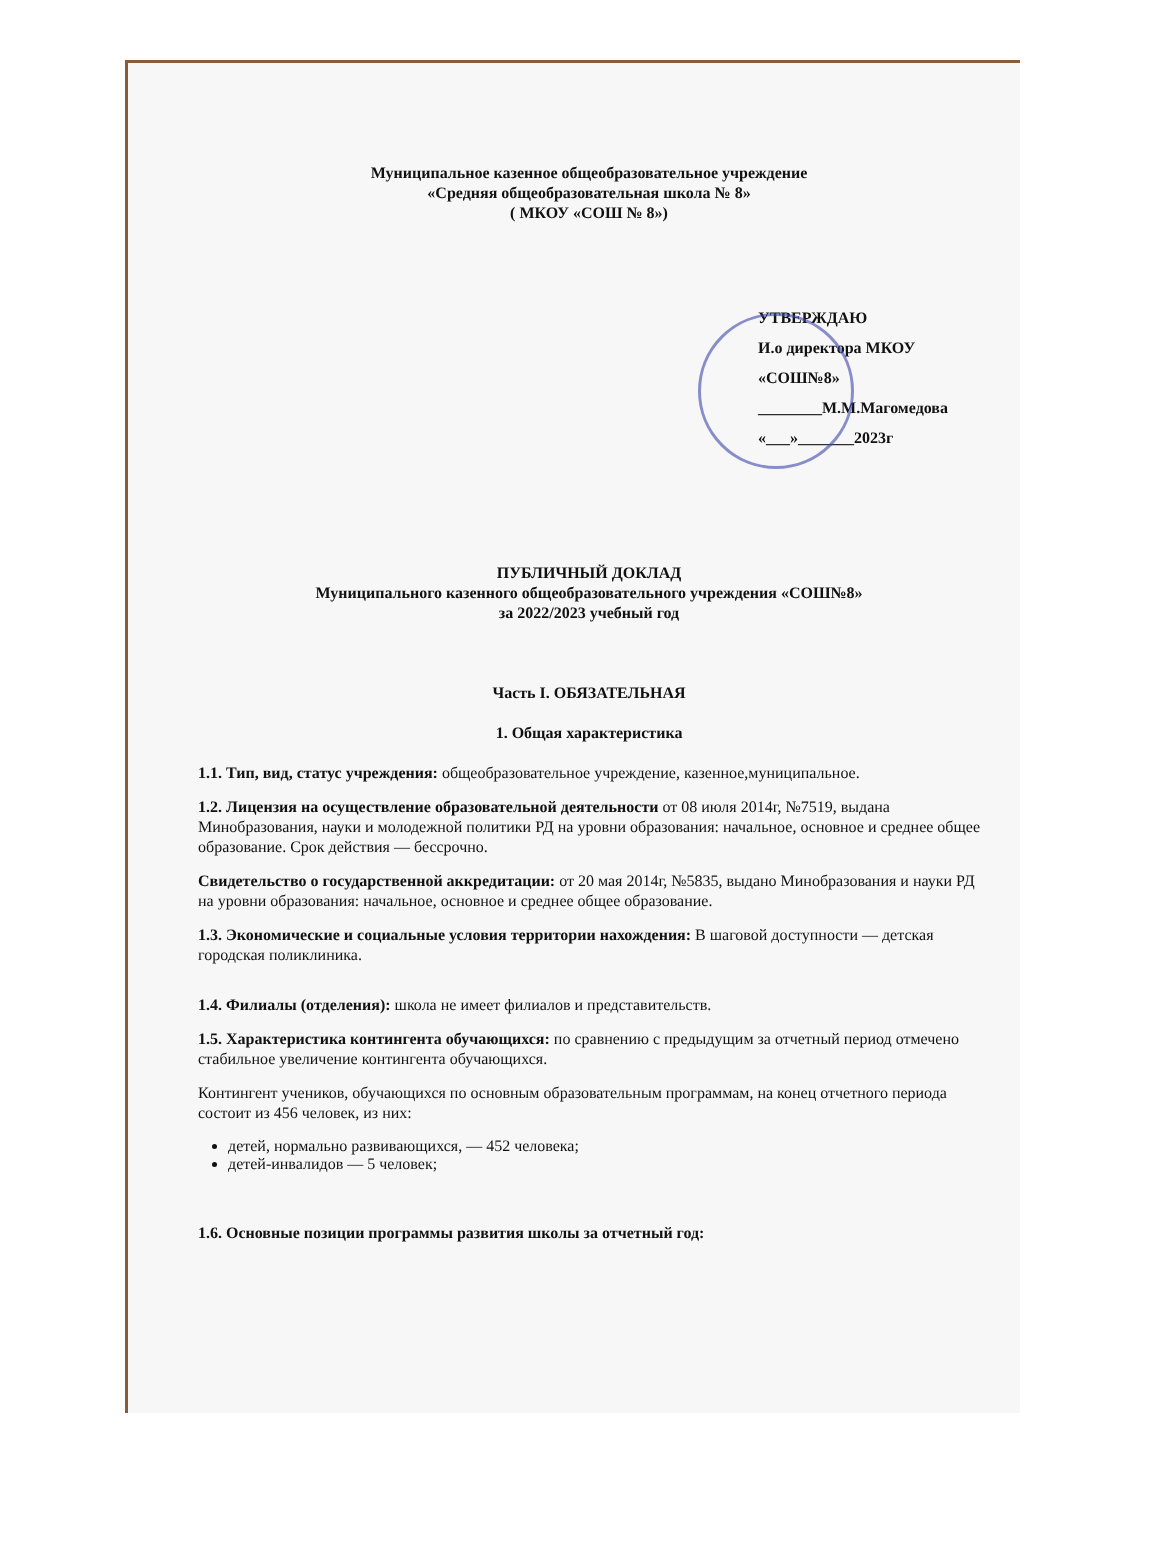Муниципальное казенное общеобразовательное учреждение
«Средняя общеобразовательная школа № 8»
( МКОУ «СОШ № 8»)
УТВЕРЖДАЮ
И.о директора МКОУ «СОШ№8»
________М.М.Магомедова
«___»_______2023г
ПУБЛИЧНЫЙ ДОКЛАД
Муниципального казенного общеобразовательного учреждения «СОШ№8»
за 2022/2023 учебный год
Часть I. ОБЯЗАТЕЛЬНАЯ
1. Общая характеристика
1.1. Тип, вид, статус учреждения: общеобразовательное учреждение, казенное,муниципальное.
1.2. Лицензия на осуществление образовательной деятельности от 08 июля 2014г, №7519, выдана Минобразования, науки и молодежной политики РД на уровни образования: начальное, основное и среднее общее образование. Срок действия — бессрочно.
Свидетельство о государственной аккредитации: от 20 мая 2014г, №5835, выдано Минобразования и науки РД на уровни образования: начальное, основное и среднее общее образование.
1.3. Экономические и социальные условия территории нахождения: В шаговой доступности — детская городская поликлиника.
1.4. Филиалы (отделения): школа не имеет филиалов и представительств.
1.5. Характеристика контингента обучающихся: по сравнению с предыдущим за отчетный период отмечено стабильное увеличение контингента обучающихся.
Контингент учеников, обучающихся по основным образовательным программам, на конец отчетного периода состоит из 456 человек, из них:
детей, нормально развивающихся, — 452 человека;
детей-инвалидов — 5 человек;
1.6. Основные позиции программы развития школы за отчетный год: